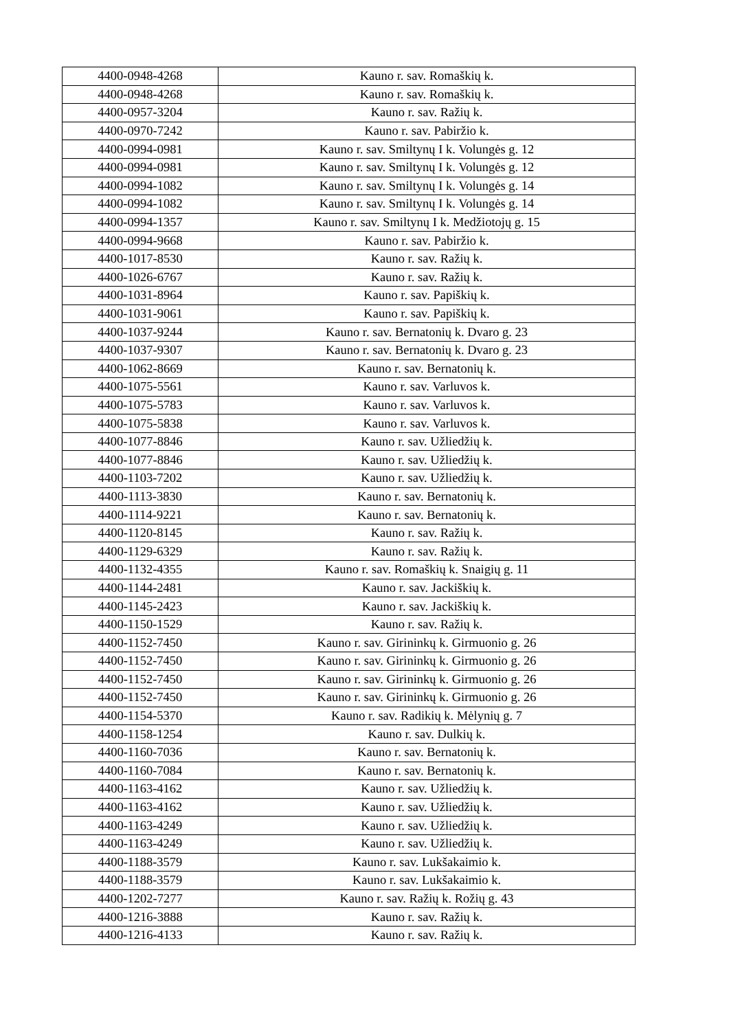| 4400-0948-4268 | Kauno r. sav. Romaškių k. |
| 4400-0948-4268 | Kauno r. sav. Romaškių k. |
| 4400-0957-3204 | Kauno r. sav. Ražių k. |
| 4400-0970-7242 | Kauno r. sav. Pabiržio k. |
| 4400-0994-0981 | Kauno r. sav. Smiltynų I k. Volungės g. 12 |
| 4400-0994-0981 | Kauno r. sav. Smiltynų I k. Volungės g. 12 |
| 4400-0994-1082 | Kauno r. sav. Smiltynų I k. Volungės g. 14 |
| 4400-0994-1082 | Kauno r. sav. Smiltynų I k. Volungės g. 14 |
| 4400-0994-1357 | Kauno r. sav. Smiltynų I k. Medžiotojų g. 15 |
| 4400-0994-9668 | Kauno r. sav. Pabiržio k. |
| 4400-1017-8530 | Kauno r. sav. Ražių k. |
| 4400-1026-6767 | Kauno r. sav. Ražių k. |
| 4400-1031-8964 | Kauno r. sav. Papiškių k. |
| 4400-1031-9061 | Kauno r. sav. Papiškių k. |
| 4400-1037-9244 | Kauno r. sav. Bernatonių k. Dvaro g. 23 |
| 4400-1037-9307 | Kauno r. sav. Bernatonių k. Dvaro g. 23 |
| 4400-1062-8669 | Kauno r. sav. Bernatonių k. |
| 4400-1075-5561 | Kauno r. sav. Varluvos k. |
| 4400-1075-5783 | Kauno r. sav. Varluvos k. |
| 4400-1075-5838 | Kauno r. sav. Varluvos k. |
| 4400-1077-8846 | Kauno r. sav. Užliedžių k. |
| 4400-1077-8846 | Kauno r. sav. Užliedžių k. |
| 4400-1103-7202 | Kauno r. sav. Užliedžių k. |
| 4400-1113-3830 | Kauno r. sav. Bernatonių k. |
| 4400-1114-9221 | Kauno r. sav. Bernatonių k. |
| 4400-1120-8145 | Kauno r. sav. Ražių k. |
| 4400-1129-6329 | Kauno r. sav. Ražių k. |
| 4400-1132-4355 | Kauno r. sav. Romaškių k. Snaigių g. 11 |
| 4400-1144-2481 | Kauno r. sav. Jackiškių k. |
| 4400-1145-2423 | Kauno r. sav. Jackiškių k. |
| 4400-1150-1529 | Kauno r. sav. Ražių k. |
| 4400-1152-7450 | Kauno r. sav. Girininkų k. Girmuonio g. 26 |
| 4400-1152-7450 | Kauno r. sav. Girininkų k. Girmuonio g. 26 |
| 4400-1152-7450 | Kauno r. sav. Girininkų k. Girmuonio g. 26 |
| 4400-1152-7450 | Kauno r. sav. Girininkų k. Girmuonio g. 26 |
| 4400-1154-5370 | Kauno r. sav. Radikių k. Mėlynių g. 7 |
| 4400-1158-1254 | Kauno r. sav. Dulkių k. |
| 4400-1160-7036 | Kauno r. sav. Bernatonių k. |
| 4400-1160-7084 | Kauno r. sav. Bernatonių k. |
| 4400-1163-4162 | Kauno r. sav. Užliedžių k. |
| 4400-1163-4162 | Kauno r. sav. Užliedžių k. |
| 4400-1163-4249 | Kauno r. sav. Užliedžių k. |
| 4400-1163-4249 | Kauno r. sav. Užliedžių k. |
| 4400-1188-3579 | Kauno r. sav. Lukšakaimio k. |
| 4400-1188-3579 | Kauno r. sav. Lukšakaimio k. |
| 4400-1202-7277 | Kauno r. sav. Ražių k. Rožių g. 43 |
| 4400-1216-3888 | Kauno r. sav. Ražių k. |
| 4400-1216-4133 | Kauno r. sav. Ražių k. |